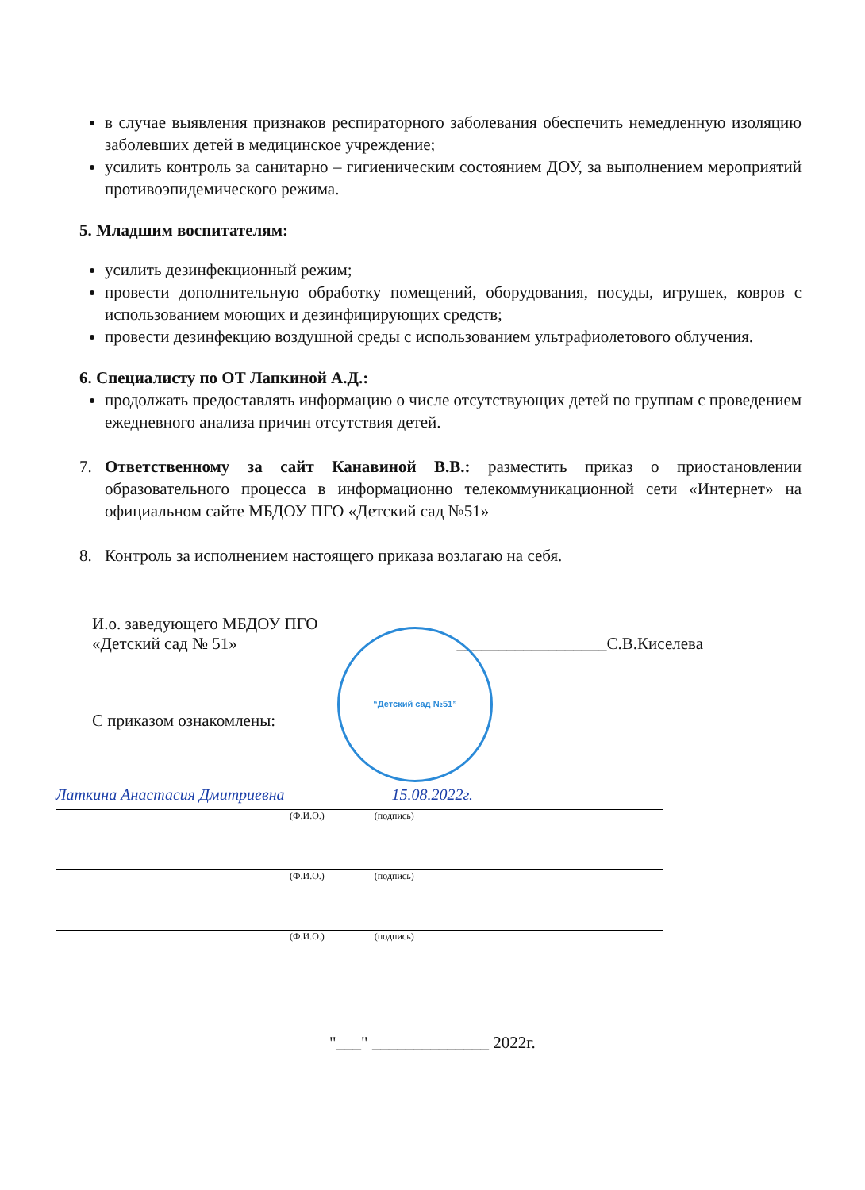в случае выявления признаков респираторного заболевания обеспечить немедленную изоляцию заболевших детей в медицинское учреждение;
усилить контроль за санитарно – гигиеническим состоянием ДОУ, за выполнением мероприятий противоэпидемического режима.
5. Младшим воспитателям:
усилить дезинфекционный режим;
провести дополнительную обработку помещений, оборудования, посуды, игрушек, ковров с использованием моющих и дезинфицирующих средств;
провести дезинфекцию воздушной среды с использованием ультрафиолетового облучения.
6. Специалисту по ОТ Лапкиной А.Д.:
продолжать предоставлять информацию о числе отсутствующих детей по группам с проведением ежедневного анализа причин отсутствия детей.
7. Ответственному за сайт Канавиной В.В.: разместить приказ о приостановлении образовательного процесса в информационно телекоммуникационной сети «Интернет» на официальном сайте МБДОУ ПГО «Детский сад №51»
8. Контроль за исполнением настоящего приказа возлагаю на себя.
И.о. заведующего МБДОУ ПГО
«Детский сад № 51» __________________С.В.Киселева
С приказом ознакомлены:
“Детский сад №51”
Латкина Анастасия Дмитриевна 15.08.2022г.
(Ф.И.О.) (подпись)
(Ф.И.О.) (подпись)
(Ф.И.О.) (подпись)
"___" ______________ 2022г.